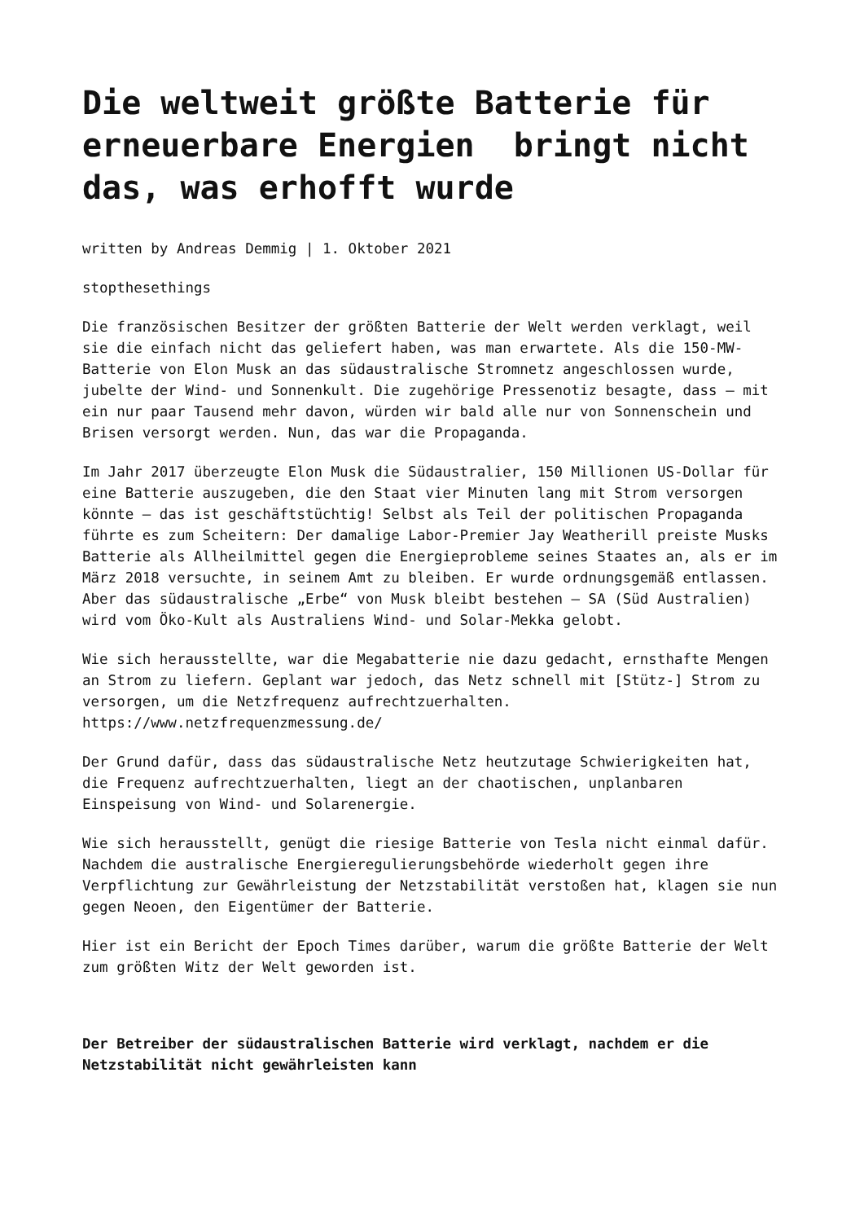Die weltweit größte Batterie für erneuerbare Energien bringt nicht das, was erhofft wurde
written by Andreas Demmig | 1. Oktober 2021
stopthesethings
Die französischen Besitzer der größten Batterie der Welt werden verklagt, weil sie die einfach nicht das geliefert haben, was man erwartete. Als die 150-MW-Batterie von Elon Musk an das südaustralische Stromnetz angeschlossen wurde, jubelte der Wind- und Sonnenkult. Die zugehörige Pressenotiz besagte, dass – mit ein nur paar Tausend mehr davon, würden wir bald alle nur von Sonnenschein und Brisen versorgt werden. Nun, das war die Propaganda.
Im Jahr 2017 überzeugte Elon Musk die Südaustralier, 150 Millionen US-Dollar für eine Batterie auszugeben, die den Staat vier Minuten lang mit Strom versorgen könnte – das ist geschäftstüchtig! Selbst als Teil der politischen Propaganda führte es zum Scheitern: Der damalige Labor-Premier Jay Weatherill preiste Musks Batterie als Allheilmittel gegen die Energieprobleme seines Staates an, als er im März 2018 versuchte, in seinem Amt zu bleiben. Er wurde ordnungsgemäß entlassen. Aber das südaustralische „Erbe“ von Musk bleibt bestehen – SA (Süd Australien) wird vom Öko-Kult als Australiens Wind- und Solar-Mekka gelobt.
Wie sich herausstellte, war die Megabatterie nie dazu gedacht, ernsthafte Mengen an Strom zu liefern. Geplant war jedoch, das Netz schnell mit [Stütz-] Strom zu versorgen, um die Netzfrequenz aufrechtzuerhalten. https://www.netzfrequenzmessung.de/
Der Grund dafür, dass das südaustralische Netz heutzutage Schwierigkeiten hat, die Frequenz aufrechtzuerhalten, liegt an der chaotischen, unplanbaren Einspeisung von Wind- und Solarenergie.
Wie sich herausstellt, genügt die riesige Batterie von Tesla nicht einmal dafür. Nachdem die australische Energieregulierungsbehörde wiederholt gegen ihre Verpflichtung zur Gewährleistung der Netzstabilität verstoßen hat, klagen sie nun gegen Neoen, den Eigentümer der Batterie.
Hier ist ein Bericht der Epoch Times darüber, warum die größte Batterie der Welt zum größten Witz der Welt geworden ist.
Der Betreiber der südaustralischen Batterie wird verklagt, nachdem er die Netzstabilität nicht gewährleisten kann